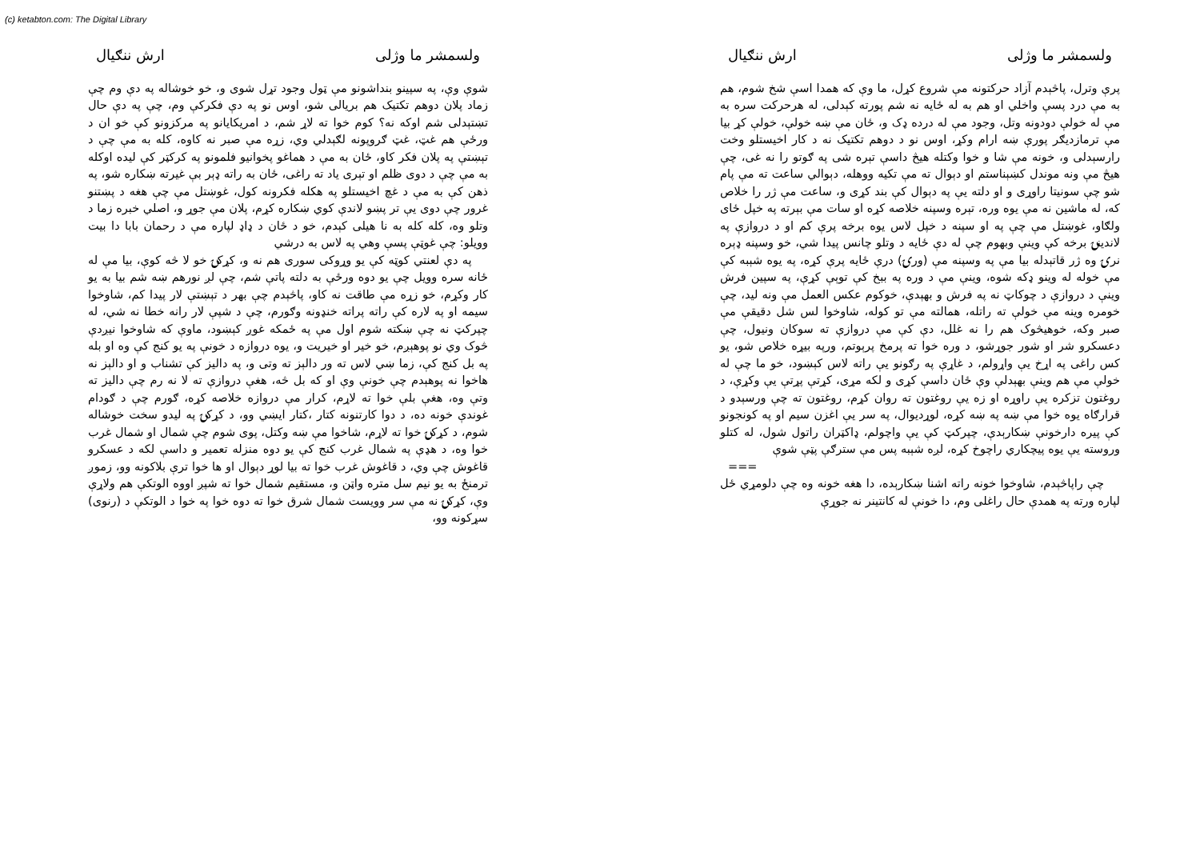(c) ketabton.com: The Digital Library
ولسمشر ما وژلی ارش ننګیال
پرې وترل، پاڅېدم آزاد حرکتونه مې شروع کړل، ما وې که همدا اسې شخ شوم، هم به مې درد پسې واخلي او هم به له ځایه نه شم پورته کېدلی، له هرحرکت سره به مې له خولې دودونه وتل، وجود مې له درده ډک و، ځان مې ښه خولې، خولې کړ بیا مې ترمازدیګر پورې ښه ارام وکړ، اوس نو د دوهم تکتیک نه د کار اخیستلو وخت رارسېدلی و، خونه مې شا و خوا وکتله هیڅ داسې تېره شی په ګوتو را نه غی، چې هیڅ مې ونه موندل کښېناستم او دېوال ته مې تکیه ووهله، دېوالي ساعت ته مې پام شو چې سونیتا راوړی و او دلته یې په دېوال کې بند کړی و، ساعت مې ژر را خلاص که، له ماشین نه مې یوه وره، تېره وسپنه خلاصه کړه او سات مې بېرته په خپل ځای ولګاو، غوښتل مې چې په او سپنه د خپل لاس یوه برخه پرې کم او د دروازې په لاندینۍ برخه کې وینې وبهوم چې له دې ځایه د وتلو چانس پیدا شي، خو وسپنه ډېره نرۍ وه ژر قاتېدله بیا مې په وسپنه مې (ورۍ) درې ځایه پرې کړه، په یوه شېبه کې مې خوله له وینو ډکه شوه، وینې مې د وره په ببخ کې توېې کړې، په سپین فرش وینې د دروازې د چوکاټ نه په فرش و بهېدې، خوکوم عکس العمل مې ونه لید، چې خومره وینه مې خولې ته راتله، همالته مې تو کوله، شاوخوا لس شل دقیقې مې صبر وکه، خوهیڅوک هم را نه غلل، دې کې مې دروازې ته سوکان ونیول، چې دعسکرو شر او شور جوړشو، د وره خوا ته پرمخ پرېوتم، ورپه بیړه خلاص شو، یو کس راغی په اړخ یې واړولم، د غاړې په رګونو یې راته لاس کېښود، خو ما چې له خولې مې هم وینې بهېدلې وې ځان داسې کړی و لکه مړی، کړتې پړتې یې وکړې، د روغتون تزکره یې راوړه او زه یې روغتون ته روان کړم، روغتون ته چې ورسېدو د قرارګاه یوه خوا مې ښه په ښه کړه، لوړدیوال، په سر یې اغزن سیم او په کونجونو کې پیره دارخونې ښکارېدې، چپرکټ کې یې واچولم، ډاکټران راتول شول، له کتلو وروسته یې یوه پیچکاري راچوخ کړه، لږه شېبه پس مې سترګې پټې شوې
===
چې راپاڅېدم، شاوخوا خونه راته اشنا ښکارېده، دا هغه خونه وه چې دلومړي ځل لپاره ورته په همدې حال راغلی وم، دا خونې له کانتینر نه جوړې
ولسمشر ما وژلی ارش ننګیال
شوې وې، په سپینو بنداشونو مې ټول وجود تړل شوی و، خو خوشاله په دې وم چې زماد پلان دوهم تکتیک هم بریالی شو، اوس نو په دې فکرکې وم، چې په دې حال تښتېدلی شم اوکه نه؟ کوم خوا ته لاړ شم، د امریکایانو په مرکزونو کې خو ان د ورځې هم غټ، غټ ګروپونه لګېدلي وي، زړه مې صبر نه کاوه، کله به مې چې د تېښتې په پلان فکر کاو، ځان به مې د هماغو پخوانیو فلمونو په کرکټر کې لیده اوکله به مې چې د دوی ظلم او تېری یاد ته راغی، ځان به راته ډېر بې غیرته ښکاره شو، په ذهن کې به مې د غچ اخیستلو په هکله فکرونه کول، غوښتل مې چې هغه د پښتنو غرور چې دوی یې تر پښو لاندې کوي ښکاره کړم، پلان مې جوړ و، اصلي خبره زما د وتلو وه، کله کله به نا هیلی کېدم، خو د ځان د ډاډ لپاره مې د رحمان بابا دا بیت وویلو: چې غوټې پسې وهي په لاس به درشي
په دې لعنتي کوټه کې یو وړوکی سوری هم نه و، کړکۍ خو لا څه کوې، بیا مې له ځانه سره وویل چې یو دوه ورځې به دلته پاتې شم، چې لږ نورهم ښه شم بیا به یو کار وکړم، خو زړه مې طاقت نه کاو، پاڅېدم چې بهر د تېښتې لار پیدا کم، شاوخوا سیمه او په لاره کې راته پراته خنډونه وګورم، چې د شپې لار رانه خطا نه شي، له چپرکټ نه چې ښکته شوم اول مې په ځمکه غوږ کېښود، ماوې که شاوخوا نیږدې څوک وي نو پوهېږم، خو خیر او خیریت و، یوه دروازه د خونې په یو کنج کې وه او بله په بل کنج کې، زما ښي لاس ته ور دالېز ته وتی و، په دالیز کې تشناب و او دالېز نه هاخوا نه پوهېدم چې خونې وې او که بل څه، هغې دروازې ته لا نه رم چې دالیز ته وتې وه، هغې بلې خوا ته لاړم، کرار مې دروازه خلاصه کړه، ګورم چې د ګودام غوندې خونه ده، د دوا کارتنونه کتار ،کتار ایښي وو، د کړکۍ په لیدو سخت خوشاله شوم، د کړکۍ خوا ته لاړم، شاخوا مې ښه وکتل، پوی شوم چې شمال او شمال غرب خوا وه، د هډې په شمال غرب کنج کې یو دوه منزله تعمیر و داسې لکه د عسکرو قاغوش چې وي، د قاغوش غرب خوا ته بیا لوړ دېوال او ها خوا ترې بلاکونه وو، زموږ ترمنځ به یو نیم سل متره واټن و، مستقیم شمال خوا ته شپږ اووه الوتکې هم ولاړې وې، کړکۍ نه مې سر وویست شمال شرق خوا ته دوه خوا په خوا د الوتکې د (رنوی) سړکونه وو،